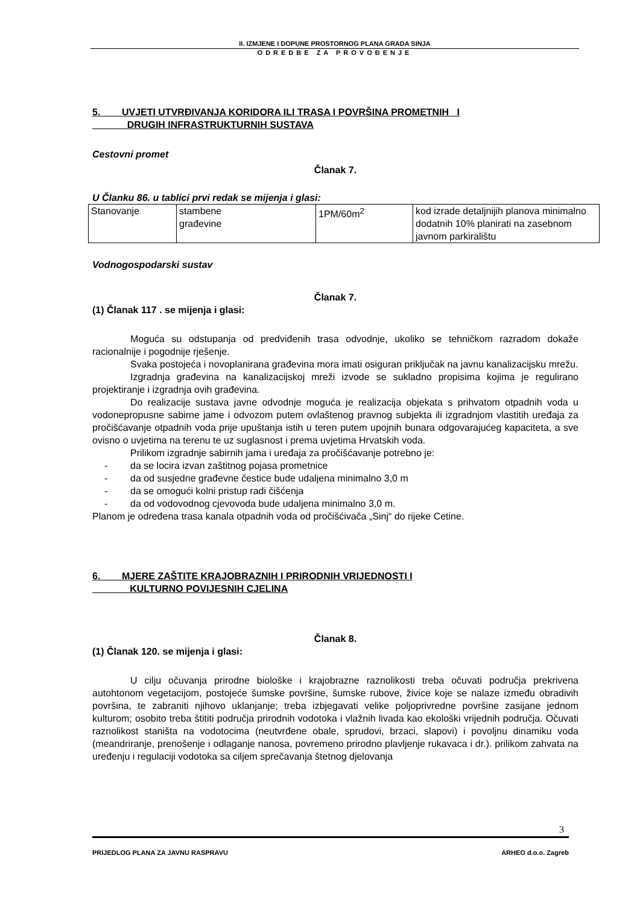II. IZMJENE I DOPUNE PROSTORNOG PLANA GRADA SINJA
ODREDBE ZA PROVOĐENJE
5. UVJETI UTVRĐIVANJA KORIDORA ILI TRASA I POVRŠINA PROMETNIH I
DRUGIH INFRASTRUKTURNIH SUSTAVA
Cestovni promet
Članak 7.
U Članku 86. u tablici prvi redak se mijenja i glasi:
| Stanovanje | stambene građevine | 1PM/60m<sup>2</sup> | kod izrade detaljnijih planova minimalno dodatnih 10% planirati na zasebnom javnom parkiralištu |
Vodnogospodarski sustav
Članak 7.
(1) Članak 117 . se mijenja i glasi:
Moguća su odstupanja od predviđenih trasa odvodnje, ukoliko se tehničkom razradom dokaže racionalnije i pogodnije rješenje.
Svaka postojeća i novoplanirana građevina mora imati osiguran priključak na javnu kanalizacijsku mrežu.
Izgradnja građevina na kanalizacijskoj mreži izvode se sukladno propisima kojima je regulirano projektiranje i izgradnja ovih građevina.
Do realizacije sustava javne odvodnje moguća je realizacija objekata s prihvatom otpadnih voda u vodonepropusne sabirne jame i odvozom putem ovlaštenog pravnog subjekta ili izgradnjom vlastitih uređaja za pročišćavanje otpadnih voda prije upuštanja istih u teren putem upojnih bunara odgovarajućeg kapaciteta, a sve ovisno o uvjetima na terenu te uz suglasnost i prema uvjetima Hrvatskih voda.
Prilikom izgradnje sabirnih jama i uređaja za pročišćavanje potrebno je:
- da se locira izvan zaštitnog pojasa prometnice
- da od susjedne građevne čestice bude udaljena minimalno 3,0 m
- da se omogući kolni pristup radi čišćenja
- da od vodovodnog cjevovoda bude udaljena minimalno 3,0 m.
Planom je određena trasa kanala otpadnih voda od pročišćivača „Sinj“ do rijeke Cetine.
6. MJERE ZAŠTITE KRAJOBRAZNIH I PRIRODNIH VRIJEDNOSTI I
KULTURNO POVIJESNIH CJELINA
Članak 8.
(1) Članak 120. se mijenja i glasi:
U cilju očuvanja prirodne biološke i krajobrazne raznolikosti treba očuvati područja prekrivena autohtonom vegetacijom, postojeće šumske površine, šumske rubove, živice koje se nalaze između obradivih površina, te zabraniti njihovo uklanjanje; treba izbjegavati velike poljoprivredne površine zasijane jednom kulturom; osobito treba štititi područja prirodnih vodotoka i vlažnih livada kao ekološki vrijednih područja. Očuvati raznolikost staništa na vodotocima (neutvrđene obale, sprudovi, brzaci, slapovi) i povoljnu dinamiku voda (meandriranje, prenošenje i odlaganje nanosa, povremeno prirodno plavljenje rukavaca i dr.). prilikom zahvata na uređenju i regulaciji vodotoka sa ciljem sprečavanja štetnog djelovanja
3
PRIJEDLOG PLANA ZA JAVNU RASPRAVU ARHEO d.o.o. Zagreb